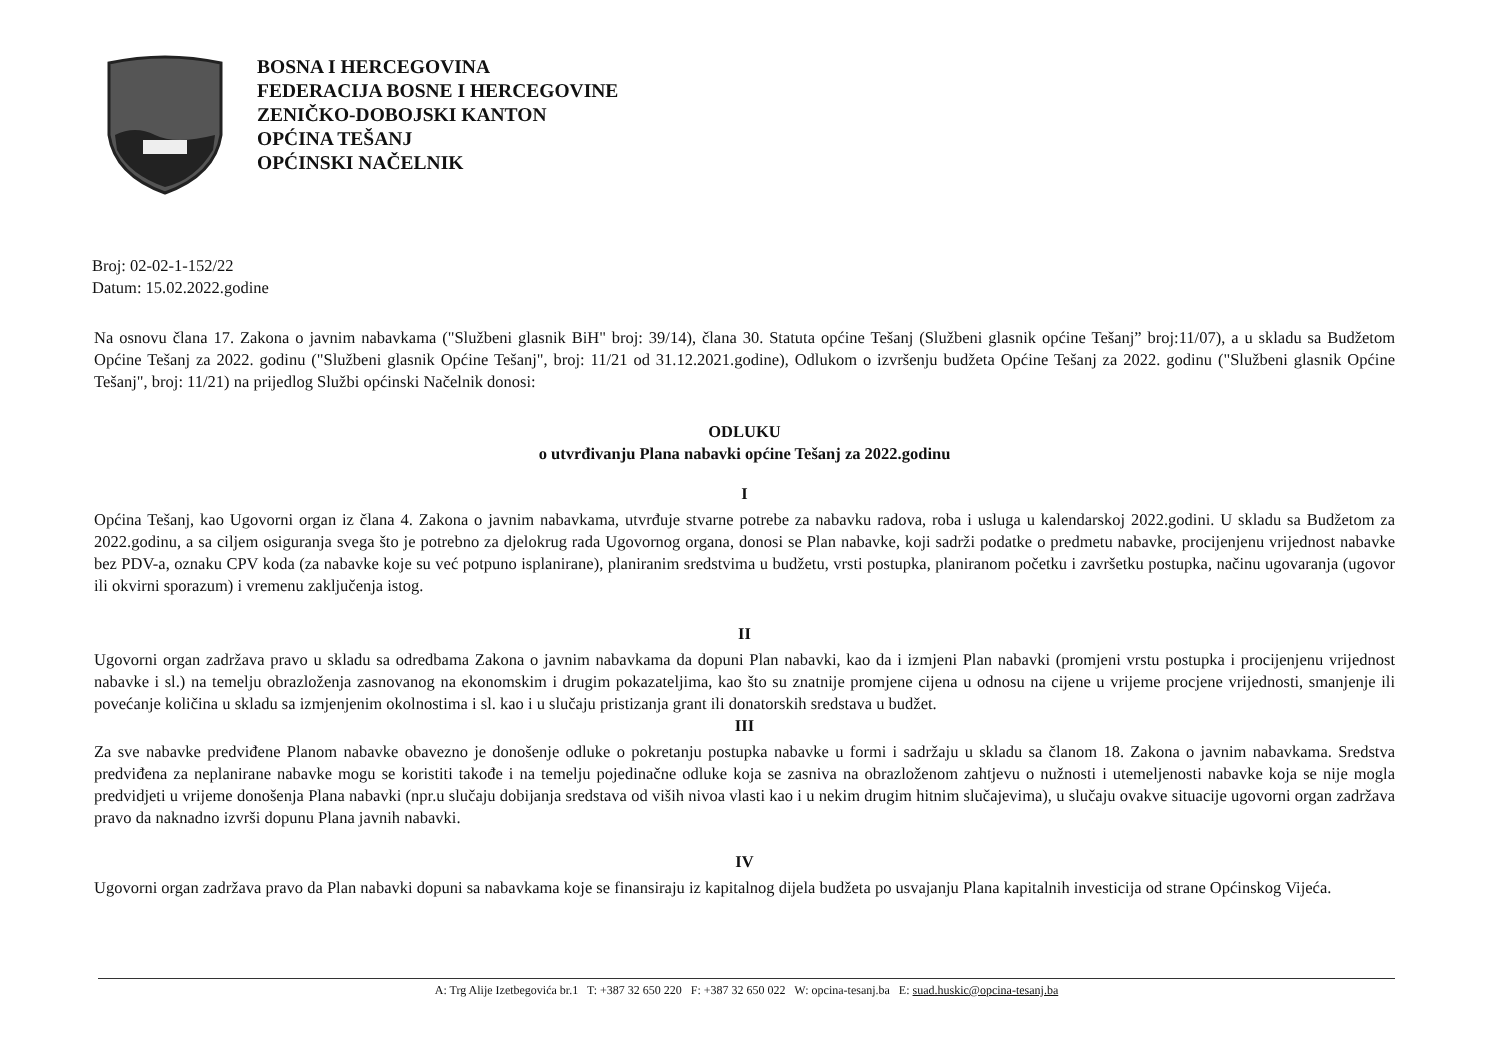BOSNA I HERCEGOVINA
FEDERACIJA BOSNE I HERCEGOVINE
ZENIČKO-DOBOJSKI KANTON
OPĆINA TEŠANJ
OPĆINSKI NAČELNIK
Broj: 02-02-1-152/22
Datum: 15.02.2022.godine
Na osnovu člana 17. Zakona o javnim nabavkama ("Službeni glasnik BiH" broj: 39/14), člana 30. Statuta općine Tešanj (Službeni glasnik općine Tešanj” broj:11/07), a u skladu sa Budžetom Općine Tešanj za 2022. godinu ("Službeni glasnik Općine Tešanj", broj: 11/21 od 31.12.2021.godine), Odlukom o izvršenju budžeta Općine Tešanj za 2022. godinu ("Službeni glasnik Općine Tešanj", broj: 11/21) na prijedlog Službi općinski Načelnik donosi:
ODLUKU
o utvrđivanju Plana nabavki općine Tešanj za 2022.godinu
I
Općina Tešanj, kao Ugovorni organ iz člana 4. Zakona o javnim nabavkama, utvrđuje stvarne potrebe za nabavku radova, roba i usluga u kalendarskoj 2022.godini. U skladu sa Budžetom za 2022.godinu, a sa ciljem osiguranja svega što je potrebno za djelokrug rada Ugovornog organa, donosi se Plan nabavke, koji sadrži podatke o predmetu nabavke, procijenjenu vrijednost nabavke bez PDV-a, oznaku CPV koda (za nabavke koje su već potpuno isplanirane), planiranim sredstvima u budžetu, vrsti postupka, planiranom početku i završetku postupka, načinu ugovaranja (ugovor ili okvirni sporazum) i vremenu zaključenja istog.
II
Ugovorni organ zadržava pravo u skladu sa odredbama Zakona o javnim nabavkama da dopuni Plan nabavki, kao da i izmjeni Plan nabavki (promjeni vrstu postupka i procijenjenu vrijednost nabavke i sl.) na temelju obrazloženja zasnovanog na ekonomskim i drugim pokazateljima, kao što su znatnije promjene cijena u odnosu na cijene u vrijeme procjene vrijednosti, smanjenje ili povećanje količina u skladu sa izmjenjenim okolnostima i sl. kao i u slučaju pristizanja grant ili donatorskih sredstava u budžet.
III
Za sve nabavke predviđene Planom nabavke obavezno je donošenje odluke o pokretanju postupka nabavke u formi i sadržaju u skladu sa članom 18. Zakona o javnim nabavkama. Sredstva predviđena za neplanirane nabavke mogu se koristiti takođe i na temelju pojedinačne odluke koja se zasniva na obrazloženom zahtjevu o nužnosti i utemeljenosti nabavke koja se nije mogla predvidjeti u vrijeme donošenja Plana nabavki (npr.u slučaju dobijanja sredstava od viših nivoa vlasti kao i u nekim drugim hitnim slučajevima), u slučaju ovakve situacije ugovorni organ zadržava pravo da naknadno izvrši dopunu Plana javnih nabavki.
IV
Ugovorni organ zadržava pravo da Plan nabavki dopuni sa nabavkama koje se finansiraju iz kapitalnog dijela budžeta po usvajanju Plana kapitalnih investicija od strane Općinskog Vijeća.
A: Trg Alije Izetbegovića br.1 T: +387 32 650 220 F: +387 32 650 022 W: opcina-tesanj.ba E: suad.huskic@opcina-tesanj.ba